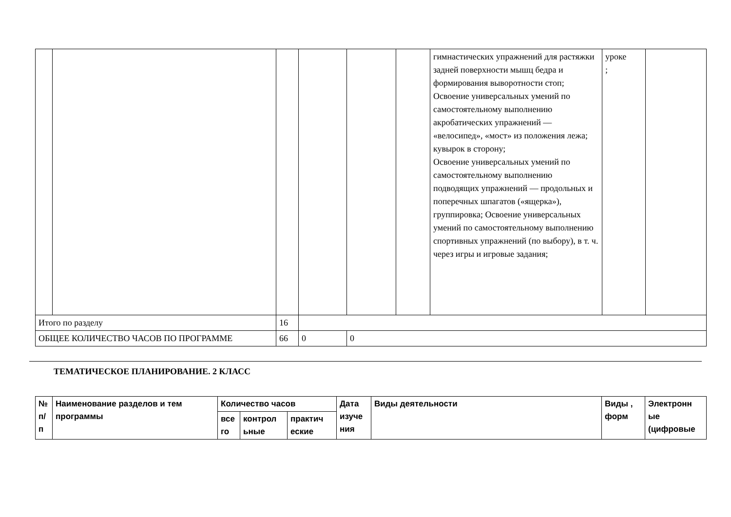| | | | | | | гимнастических упражнений для растяжки задней поверхности мышц бедра и формирования выворотности стоп; Освоение универсальных умений по самостоятельному выполнению акробатических упражнений — «велосипед», «мост» из положения лежа; кувырок в сторону; Освоение универсальных умений по самостоятельному выполнению подводящих упражнений — продольных и поперечных шпагатов («ящерка»), группировка; Освоение универсальных умений по самостоятельному выполнению спортивных упражнений (по выбору), в т. ч. через игры и игровые задания; | уроке ; | |
| Итого по разделу | | 16 | | | | | | |
| ОБЩЕЕ КОЛИЧЕСТВО ЧАСОВ ПО ПРОГРАММЕ | | 66 | 0 | 0 | | | | |
ТЕМАТИЧЕСКОЕ ПЛАНИРОВАНИЕ. 2 КЛАСС
| № п/ п | Наименование разделов и тем программы | Количество часов | | | Дата изуче ния | Виды деятельности | Виды , форм | Электронн ые (цифровые |
| --- | --- | --- | --- | --- | --- | --- | --- | --- |
| | | все го | контрол ьные | практич еские | | | | |